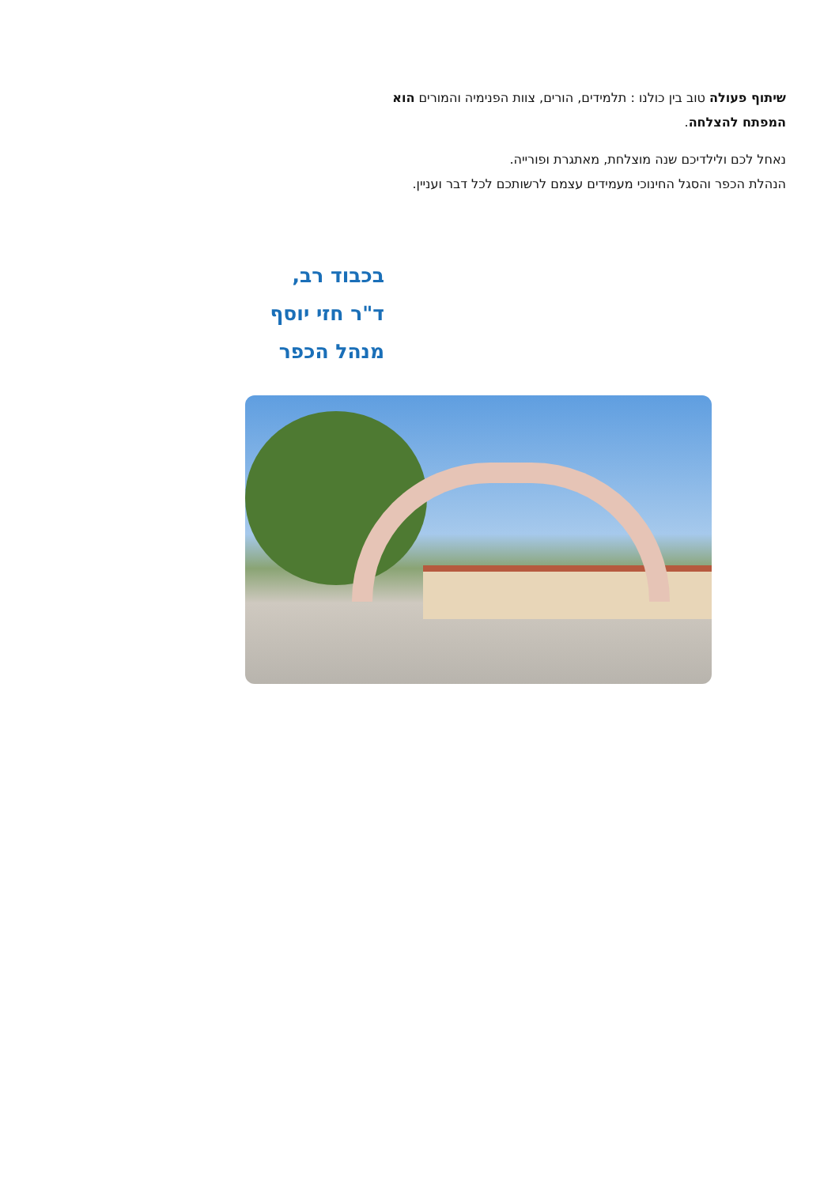שיתוף פעולה טוב בין כולנו : תלמידים, הורים, צוות הפנימיה והמורים הוא המפתח להצלחה.
נאחל לכם ולילדיכם שנה מוצלחת, מאתגרת ופורייה.
הנהלת הכפר והסגל החינוכי מעמידים עצמם לרשותכם לכל דבר ועניין.
בכבוד רב,
ד"ר חזי יוסף
מנהל הכפר